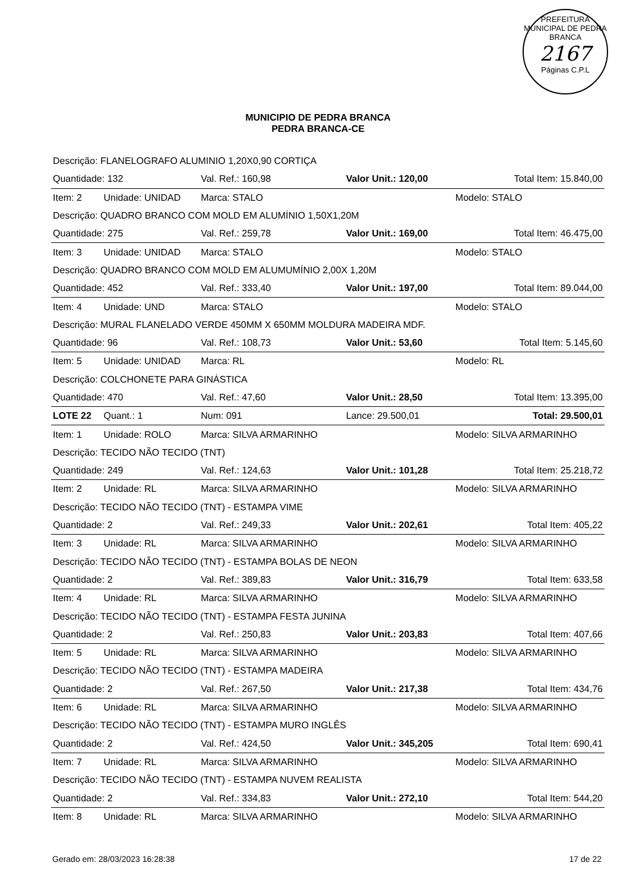PREFEITURA MUNICIPAL DE PEDRA BRANCA
2167
Páginas C.P.L
MUNICIPIO DE PEDRA BRANCA
PEDRA BRANCA-CE
| Descrição: FLANELOGRAFO ALUMINIO 1,20X0,90 CORTIÇA | | | | |
| Quantidade: 132 | | Val. Ref.: 160,98 | Valor Unit.: 120,00 | Total Item: 15.840,00 |
| Item: 2 | Unidade: UNIDAD | Marca: STALO | | Modelo: STALO |
| Descrição: QUADRO BRANCO COM MOLD EM ALUMÍNIO 1,50X1,20M | | | | |
| Quantidade: 275 | | Val. Ref.: 259,78 | Valor Unit.: 169,00 | Total Item: 46.475,00 |
| Item: 3 | Unidade: UNIDAD | Marca: STALO | | Modelo: STALO |
| Descrição: QUADRO BRANCO COM MOLD EM ALUMUMÍNIO 2,00X 1,20M | | | | |
| Quantidade: 452 | | Val. Ref.: 333,40 | Valor Unit.: 197,00 | Total Item: 89.044,00 |
| Item: 4 | Unidade: UND | Marca: STALO | | Modelo: STALO |
| Descrição: MURAL FLANELADO VERDE 450MM X 650MM MOLDURA MADEIRA MDF. | | | | |
| Quantidade: 96 | | Val. Ref.: 108,73 | Valor Unit.: 53,60 | Total Item: 5.145,60 |
| Item: 5 | Unidade: UNIDAD | Marca: RL | | Modelo: RL |
| Descrição: COLCHONETE PARA GINÁSTICA | | | | |
| Quantidade: 470 | | Val. Ref.: 47,60 | Valor Unit.: 28,50 | Total Item: 13.395,00 |
| LOTE 22 | Quant.: 1 | Num: 091 | Lance: 29.500,01 | Total: 29.500,01 |
| Item: 1 | Unidade: ROLO | Marca: SILVA ARMARINHO | | Modelo: SILVA ARMARINHO |
| Descrição: TECIDO NÃO TECIDO (TNT) | | | | |
| Quantidade: 249 | | Val. Ref.: 124,63 | Valor Unit.: 101,28 | Total Item: 25.218,72 |
| Item: 2 | Unidade: RL | Marca: SILVA ARMARINHO | | Modelo: SILVA ARMARINHO |
| Descrição: TECIDO NÃO TECIDO (TNT) - ESTAMPA VIME | | | | |
| Quantidade: 2 | | Val. Ref.: 249,33 | Valor Unit.: 202,61 | Total Item: 405,22 |
| Item: 3 | Unidade: RL | Marca: SILVA ARMARINHO | | Modelo: SILVA ARMARINHO |
| Descrição: TECIDO NÃO TECIDO (TNT) - ESTAMPA BOLAS DE NEON | | | | |
| Quantidade: 2 | | Val. Ref.: 389,83 | Valor Unit.: 316,79 | Total Item: 633,58 |
| Item: 4 | Unidade: RL | Marca: SILVA ARMARINHO | | Modelo: SILVA ARMARINHO |
| Descrição: TECIDO NÃO TECIDO (TNT) - ESTAMPA FESTA JUNINA | | | | |
| Quantidade: 2 | | Val. Ref.: 250,83 | Valor Unit.: 203,83 | Total Item: 407,66 |
| Item: 5 | Unidade: RL | Marca: SILVA ARMARINHO | | Modelo: SILVA ARMARINHO |
| Descrição: TECIDO NÃO TECIDO (TNT) - ESTAMPA MADEIRA | | | | |
| Quantidade: 2 | | Val. Ref.: 267,50 | Valor Unit.: 217,38 | Total Item: 434,76 |
| Item: 6 | Unidade: RL | Marca: SILVA ARMARINHO | | Modelo: SILVA ARMARINHO |
| Descrição: TECIDO NÃO TECIDO (TNT) - ESTAMPA MURO INGLÊS | | | | |
| Quantidade: 2 | | Val. Ref.: 424,50 | Valor Unit.: 345,205 | Total Item: 690,41 |
| Item: 7 | Unidade: RL | Marca: SILVA ARMARINHO | | Modelo: SILVA ARMARINHO |
| Descrição: TECIDO NÃO TECIDO (TNT) - ESTAMPA NUVEM REALISTA | | | | |
| Quantidade: 2 | | Val. Ref.: 334,83 | Valor Unit.: 272,10 | Total Item: 544,20 |
| Item: 8 | Unidade: RL | Marca: SILVA ARMARINHO | | Modelo: SILVA ARMARINHO |
Gerado em: 28/03/2023 16:28:38 17 de 22